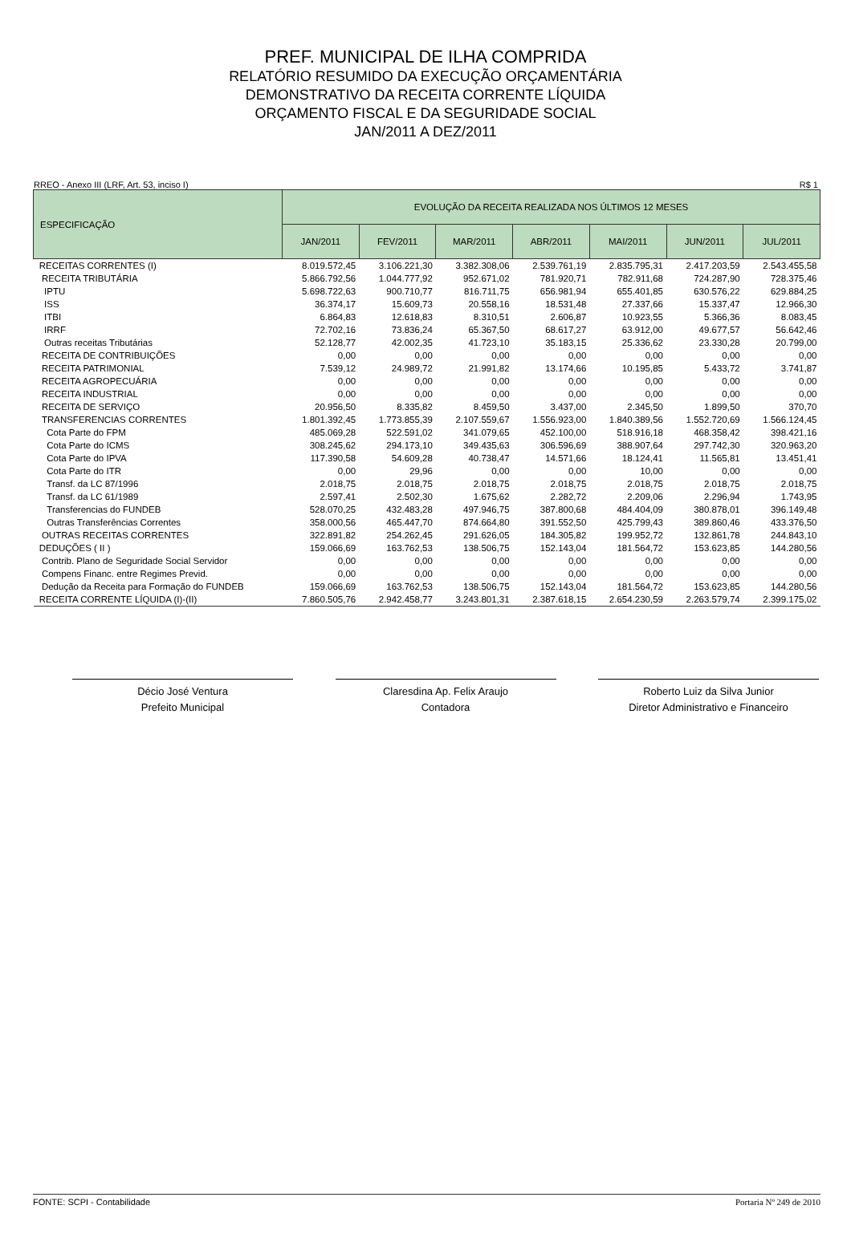PREF. MUNICIPAL DE ILHA COMPRIDA
RELATÓRIO RESUMIDO DA EXECUÇÃO ORÇAMENTÁRIA
DEMONSTRATIVO DA RECEITA CORRENTE LÍQUIDA
ORÇAMENTO FISCAL E DA SEGURIDADE SOCIAL
JAN/2011 A DEZ/2011
RREO - Anexo III (LRF, Art. 53, inciso I) R$ 1
| ESPECIFICAÇÃO | EVOLUÇÃO DA RECEITA REALIZADA NOS ÚLTIMOS 12 MESES | | | | | | |
| --- | --- | --- | --- | --- | --- | --- | --- |
| | JAN/2011 | FEV/2011 | MAR/2011 | ABR/2011 | MAI/2011 | JUN/2011 | JUL/2011 |
| RECEITAS CORRENTES (I) | 8.019.572,45 | 3.106.221,30 | 3.382.308,06 | 2.539.761,19 | 2.835.795,31 | 2.417.203,59 | 2.543.455,58 |
| RECEITA TRIBUTÁRIA | 5.866.792,56 | 1.044.777,92 | 952.671,02 | 781.920,71 | 782.911,68 | 724.287,90 | 728.375,46 |
| IPTU | 5.698.722,63 | 900.710,77 | 816.711,75 | 656.981,94 | 655.401,85 | 630.576,22 | 629.884,25 |
| ISS | 36.374,17 | 15.609,73 | 20.558,16 | 18.531,48 | 27.337,66 | 15.337,47 | 12.966,30 |
| ITBI | 6.864,83 | 12.618,83 | 8.310,51 | 2.606,87 | 10.923,55 | 5.366,36 | 8.083,45 |
| IRRF | 72.702,16 | 73.836,24 | 65.367,50 | 68.617,27 | 63.912,00 | 49.677,57 | 56.642,46 |
| Outras receitas Tributárias | 52.128,77 | 42.002,35 | 41.723,10 | 35.183,15 | 25.336,62 | 23.330,28 | 20.799,00 |
| RECEITA DE CONTRIBUIÇÕES | 0,00 | 0,00 | 0,00 | 0,00 | 0,00 | 0,00 | 0,00 |
| RECEITA PATRIMONIAL | 7.539,12 | 24.989,72 | 21.991,82 | 13.174,66 | 10.195,85 | 5.433,72 | 3.741,87 |
| RECEITA AGROPECUÁRIA | 0,00 | 0,00 | 0,00 | 0,00 | 0,00 | 0,00 | 0,00 |
| RECEITA INDUSTRIAL | 0,00 | 0,00 | 0,00 | 0,00 | 0,00 | 0,00 | 0,00 |
| RECEITA DE SERVIÇO | 20.956,50 | 8.335,82 | 8.459,50 | 3.437,00 | 2.345,50 | 1.899,50 | 370,70 |
| TRANSFERENCIAS CORRENTES | 1.801.392,45 | 1.773.855,39 | 2.107.559,67 | 1.556.923,00 | 1.840.389,56 | 1.552.720,69 | 1.566.124,45 |
| Cota Parte do FPM | 485.069,28 | 522.591,02 | 341.079,65 | 452.100,00 | 518.916,18 | 468.358,42 | 398.421,16 |
| Cota Parte do ICMS | 308.245,62 | 294.173,10 | 349.435,63 | 306.596,69 | 388.907,64 | 297.742,30 | 320.963,20 |
| Cota Parte do IPVA | 117.390,58 | 54.609,28 | 40.738,47 | 14.571,66 | 18.124,41 | 11.565,81 | 13.451,41 |
| Cota Parte do ITR | 0,00 | 29,96 | 0,00 | 0,00 | 10,00 | 0,00 | 0,00 |
| Transf. da LC 87/1996 | 2.018,75 | 2.018,75 | 2.018,75 | 2.018,75 | 2.018,75 | 2.018,75 | 2.018,75 |
| Transf. da LC 61/1989 | 2.597,41 | 2.502,30 | 1.675,62 | 2.282,72 | 2.209,06 | 2.296,94 | 1.743,95 |
| Transferencias do FUNDEB | 528.070,25 | 432.483,28 | 497.946,75 | 387.800,68 | 484.404,09 | 380.878,01 | 396.149,48 |
| Outras Transferências Correntes | 358.000,56 | 465.447,70 | 874.664,80 | 391.552,50 | 425.799,43 | 389.860,46 | 433.376,50 |
| OUTRAS RECEITAS CORRENTES | 322.891,82 | 254.262,45 | 291.626,05 | 184.305,82 | 199.952,72 | 132.861,78 | 244.843,10 |
| DEDUÇÕES ( II ) | 159.066,69 | 163.762,53 | 138.506,75 | 152.143,04 | 181.564,72 | 153.623,85 | 144.280,56 |
| Contrib. Plano de Seguridade Social Servidor | 0,00 | 0,00 | 0,00 | 0,00 | 0,00 | 0,00 | 0,00 |
| Compens Financ. entre Regimes Previd. | 0,00 | 0,00 | 0,00 | 0,00 | 0,00 | 0,00 | 0,00 |
| Dedução da Receita para Formação do FUNDEB | 159.066,69 | 163.762,53 | 138.506,75 | 152.143,04 | 181.564,72 | 153.623,85 | 144.280,56 |
| RECEITA CORRENTE LÍQUIDA (I)-(II) | 7.860.505,76 | 2.942.458,77 | 3.243.801,31 | 2.387.618,15 | 2.654.230,59 | 2.263.579,74 | 2.399.175,02 |
Décio José Ventura
Prefeito Municipal
Claresdina Ap. Felix Araujo
Contadora
Roberto Luiz da Silva Junior
Diretor Administrativo e Financeiro
FONTE: SCPI - Contabilidade Portaria Nº 249 de 2010